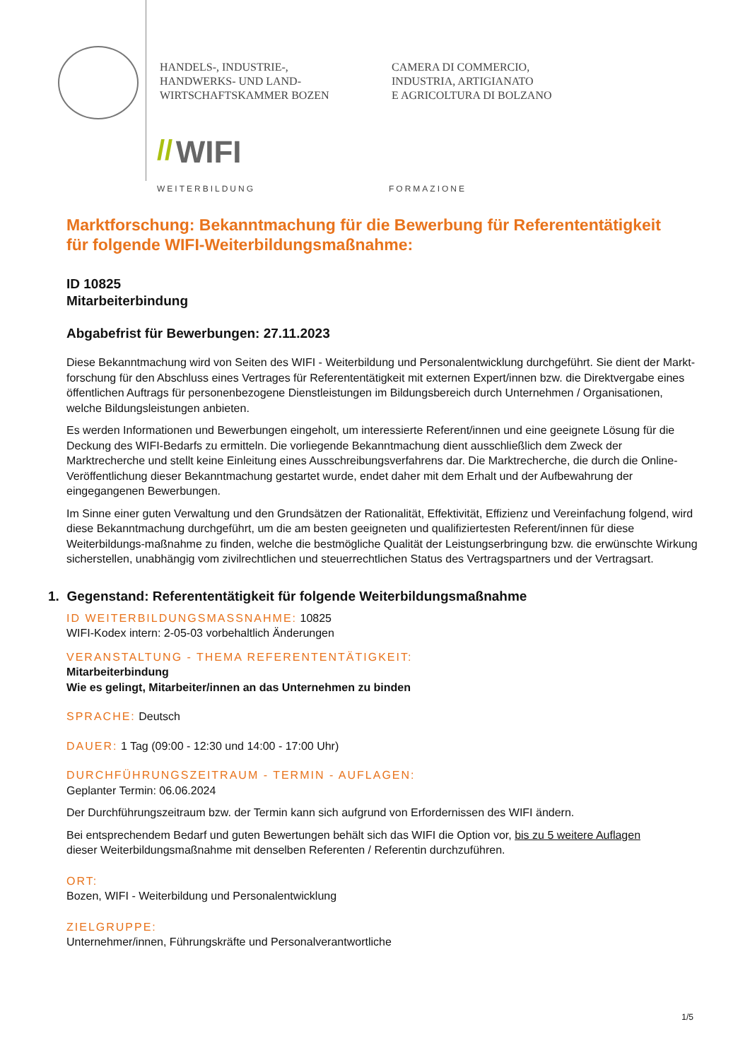HANDELS-, INDUSTRIE-,
HANDWERKS- UND LAND-
WIRTSCHAFTSKAMMER BOZEN
CAMERA DI COMMERCIO,
INDUSTRIA, ARTIGIANATO
E AGRICOLTURA DI BOLZANO
// WIFI
WEITERBILDUNG FORMAZIONE
Marktforschung: Bekanntmachung für die Bewerbung für Referententätigkeit
für folgende WIFI-Weiterbildungsmaßnahme:
ID 10825
Mitarbeiterbindung
Abgabefrist für Bewerbungen: 27.11.2023
Diese Bekanntmachung wird von Seiten des WIFI - Weiterbildung und Personalentwicklung durchgeführt. Sie dient der Markt-forschung für den Abschluss eines Vertrages für Referententätigkeit mit externen Expert/innen bzw. die Direktvergabe eines öffentlichen Auftrags für personenbezogene Dienstleistungen im Bildungsbereich durch Unternehmen / Organisationen, welche Bildungsleistungen anbieten.
Es werden Informationen und Bewerbungen eingeholt, um interessierte Referent/innen und eine geeignete Lösung für die Deckung des WIFI-Bedarfs zu ermitteln. Die vorliegende Bekanntmachung dient ausschließlich dem Zweck der Marktrecherche und stellt keine Einleitung eines Ausschreibungsverfahrens dar. Die Marktrecherche, die durch die Online-Veröffentlichung dieser Bekanntmachung gestartet wurde, endet daher mit dem Erhalt und der Aufbewahrung der eingegangenen Bewerbungen.
Im Sinne einer guten Verwaltung und den Grundsätzen der Rationalität, Effektivität, Effizienz und Vereinfachung folgend, wird diese Bekanntmachung durchgeführt, um die am besten geeigneten und qualifiziertesten Referent/innen für diese Weiterbildungs-maßnahme zu finden, welche die bestmögliche Qualität der Leistungserbringung bzw. die erwünschte Wirkung sicherstellen, unabhängig vom zivilrechtlichen und steuerrechtlichen Status des Vertragspartners und der Vertragsart.
1. Gegenstand: Referententätigkeit für folgende Weiterbildungsmaßnahme
ID WEITERBILDUNGSMASSNAHME: 10825
WIFI-Kodex intern: 2-05-03 vorbehaltlich Änderungen
VERANSTALTUNG - THEMA REFERENTENTÄTIGKEIT:
Mitarbeiterbindung
Wie es gelingt, Mitarbeiter/innen an das Unternehmen zu binden
SPRACHE: Deutsch
DAUER: 1 Tag (09:00 - 12:30 und 14:00 - 17:00 Uhr)
DURCHFÜHRUNGSZEITRAUM - TERMIN - AUFLAGEN:
Geplanter Termin: 06.06.2024
Der Durchführungszeitraum bzw. der Termin kann sich aufgrund von Erfordernissen des WIFI ändern.
Bei entsprechendem Bedarf und guten Bewertungen behält sich das WIFI die Option vor, bis zu 5 weitere Auflagen
dieser Weiterbildungsmaßnahme mit denselben Referenten / Referentin durchzuführen.
ORT:
Bozen, WIFI - Weiterbildung und Personalentwicklung
ZIELGRUPPE:
Unternehmer/innen, Führungskräfte und Personalverantwortliche
1/5